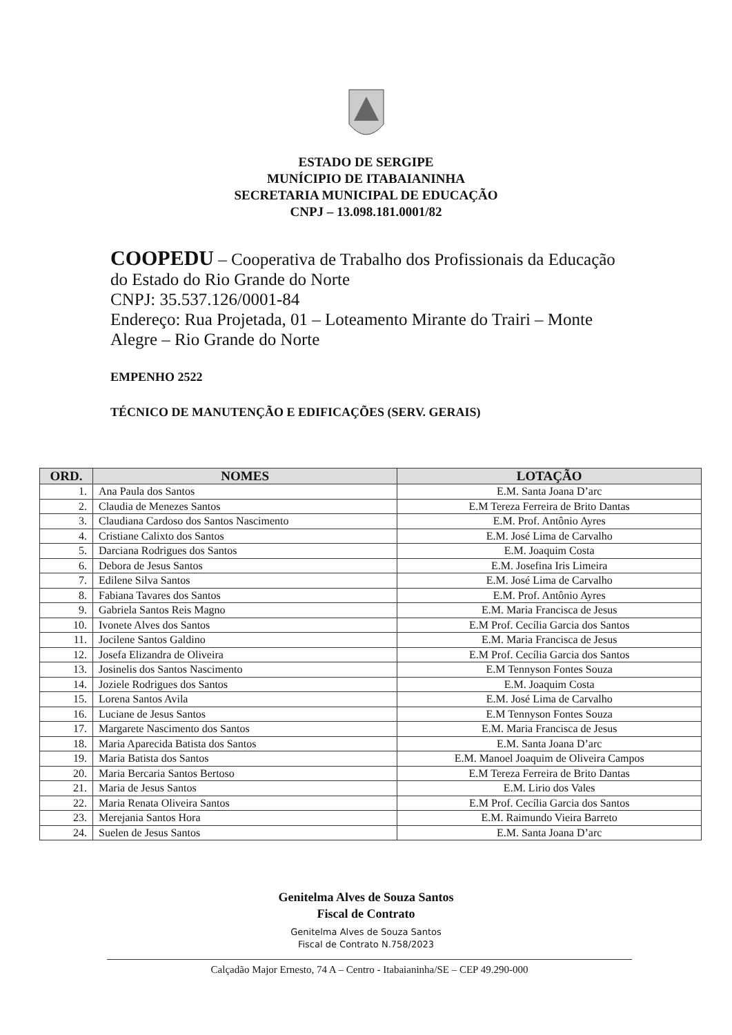ESTADO DE SERGIPE
MUNÍCIPIO DE ITABAIANINHA
SECRETARIA MUNICIPAL DE EDUCAÇÃO
CNPJ – 13.098.181.0001/82
COOPEDU – Cooperativa de Trabalho dos Profissionais da Educação do Estado do Rio Grande do Norte
CNPJ: 35.537.126/0001-84
Endereço: Rua Projetada, 01 – Loteamento Mirante do Trairi – Monte Alegre – Rio Grande do Norte
EMPENHO 2522
TÉCNICO DE MANUTENÇÃO E EDIFICAÇÕES (SERV. GERAIS)
| ORD. | NOMES | LOTAÇÃO |
| --- | --- | --- |
| 1. | Ana Paula dos Santos | E.M. Santa Joana D’arc |
| 2. | Claudia de Menezes Santos | E.M Tereza Ferreira de Brito Dantas |
| 3. | Claudiana Cardoso dos Santos Nascimento | E.M. Prof. Antônio Ayres |
| 4. | Cristiane Calixto dos Santos | E.M. José Lima de Carvalho |
| 5. | Darciana Rodrigues dos Santos | E.M. Joaquim Costa |
| 6. | Debora de Jesus Santos | E.M. Josefina Iris Limeira |
| 7. | Edilene Silva Santos | E.M. José Lima de Carvalho |
| 8. | Fabiana Tavares dos Santos | E.M. Prof. Antônio Ayres |
| 9. | Gabriela Santos Reis Magno | E.M. Maria Francisca de Jesus |
| 10. | Ivonete Alves dos Santos | E.M Prof. Cecília Garcia dos Santos |
| 11. | Jocilene Santos Galdino | E.M. Maria Francisca de Jesus |
| 12. | Josefa Elizandra de Oliveira | E.M Prof. Cecília Garcia dos Santos |
| 13. | Josinelis dos Santos Nascimento | E.M Tennyson Fontes Souza |
| 14. | Joziele Rodrigues dos Santos | E.M. Joaquim Costa |
| 15. | Lorena Santos Avila | E.M. José Lima de Carvalho |
| 16. | Luciane de Jesus Santos | E.M Tennyson Fontes Souza |
| 17. | Margarete Nascimento dos Santos | E.M. Maria Francisca de Jesus |
| 18. | Maria Aparecida Batista dos Santos | E.M. Santa Joana D’arc |
| 19. | Maria Batista dos Santos | E.M. Manoel Joaquim de Oliveira Campos |
| 20. | Maria Bercaria Santos Bertoso | E.M Tereza Ferreira de Brito Dantas |
| 21. | Maria de Jesus Santos | E.M. Lirio dos Vales |
| 22. | Maria Renata Oliveira Santos | E.M Prof. Cecília Garcia dos Santos |
| 23. | Merejania Santos Hora | E.M. Raimundo Vieira Barreto |
| 24. | Suelen de Jesus Santos | E.M. Santa Joana D’arc |
Genitelma Alves de Souza Santos
Fiscal de Contrato
Genitelma Alves de Souza Santos
Fiscal de Contrato N.758/2023
Calçadão Major Ernesto, 74 A – Centro - Itabaianinha/SE – CEP 49.290-000